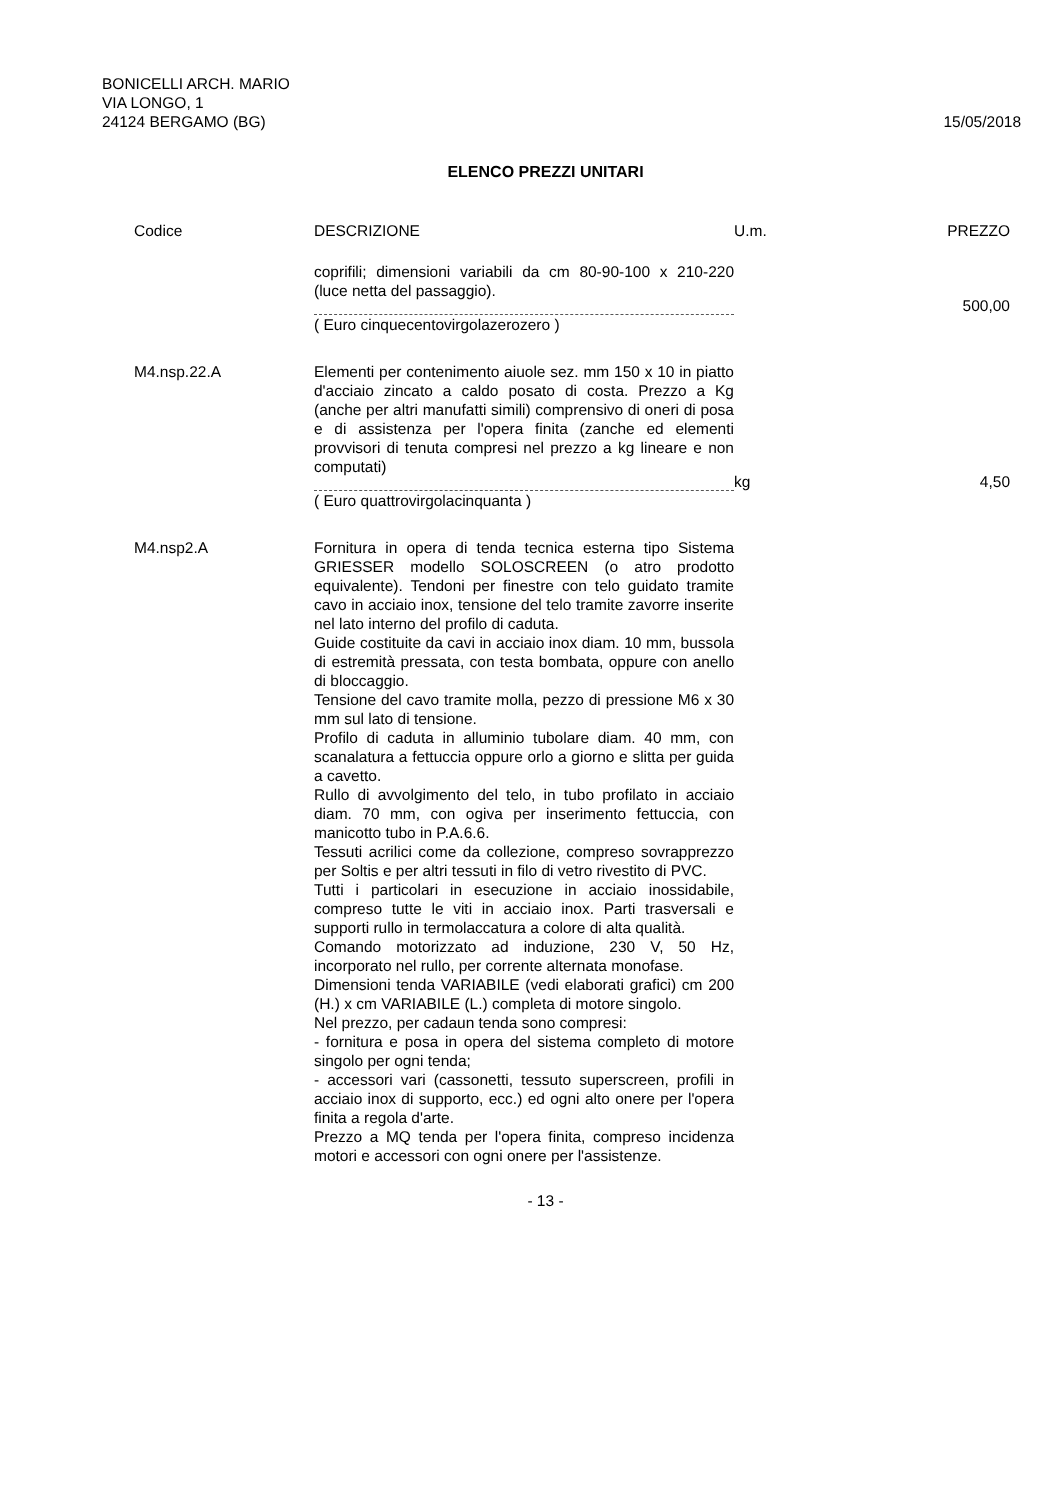BONICELLI ARCH. MARIO
VIA LONGO, 1
24124 BERGAMO (BG)
15/05/2018
ELENCO PREZZI UNITARI
| Codice | DESCRIZIONE | U.m. | PREZZO |
| --- | --- | --- | --- |
| | coprifili; dimensioni variabili da cm 80-90-100 x 210-220 (luce netta del passaggio). | | 500,00 |
| | ( Euro cinquecentovirgolazerozero ) | | |
| M4.nsp.22.A | Elementi per contenimento aiuole sez. mm 150 x 10 in piatto d'acciaio zincato a caldo posato di costa. Prezzo a Kg (anche per altri manufatti simili) comprensivo di oneri di posa e di assistenza per l'opera finita (zanche ed elementi provvisori di tenuta compresi nel prezzo a kg lineare e non computati) | kg | 4,50 |
| | ( Euro quattrovirgolacinquanta ) | | |
| M4.nsp2.A | Fornitura in opera di tenda tecnica esterna tipo Sistema GRIESSER modello SOLOSCREEN (o atro prodotto equivalente). Tendoni per finestre con telo guidato tramite cavo in acciaio inox, tensione del telo tramite zavorre inserite nel lato interno del profilo di caduta. Guide costituite da cavi in acciaio inox diam. 10 mm, bussola di estremità pressata, con testa bombata, oppure con anello di bloccaggio. Tensione del cavo tramite molla, pezzo di pressione M6 x 30 mm sul lato di tensione. Profilo di caduta in alluminio tubolare diam. 40 mm, con scanalatura a fettuccia oppure orlo a giorno e slitta per guida a cavetto. Rullo di avvolgimento del telo, in tubo profilato in acciaio diam. 70 mm, con ogiva per inserimento fettuccia, con manicotto tubo in P.A.6.6. Tessuti acrilici come da collezione, compreso sovrapprezzo per Soltis e per altri tessuti in filo di vetro rivestito di PVC. Tutti i particolari in esecuzione in acciaio inossidabile, compreso tutte le viti in acciaio inox. Parti trasversali e supporti rullo in termolaccatura a colore di alta qualità. Comando motorizzato ad induzione, 230 V, 50 Hz, incorporato nel rullo, per corrente alternata monofase. Dimensioni tenda VARIABILE (vedi elaborati grafici) cm 200 (H.) x cm VARIABILE (L.) completa di motore singolo. Nel prezzo, per cadaun tenda sono compresi: - fornitura e posa in opera del sistema completo di motore singolo per ogni tenda; - accessori vari (cassonetti, tessuto superscreen, profili in acciaio inox di supporto, ecc.) ed ogni alto onere per l'opera finita a regola d'arte. Prezzo a MQ tenda per l'opera finita, compreso incidenza motori e accessori con ogni onere per l'assistenze. | | |
- 13 -